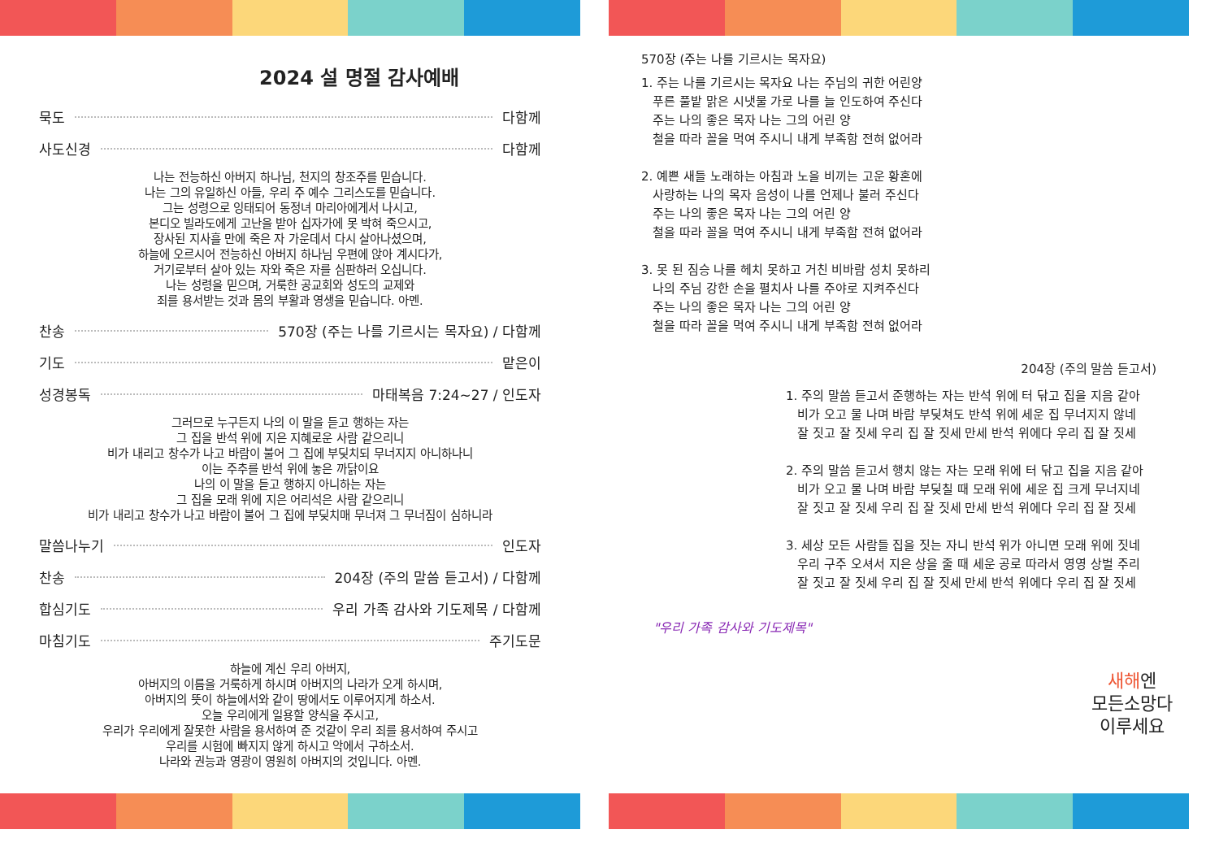2024 설 명절 감사예배
묵도 다함께
사도신경 다함께
나는 전능하신 아버지 하나님, 천지의 창조주를 믿습니다.
나는 그의 유일하신 아들, 우리 주 예수 그리스도를 믿습니다.
그는 성령으로 잉태되어 동정녀 마리아에게서 나시고,
본디오 빌라도에게 고난을 받아 십자가에 못 박혀 죽으시고,
장사된 지사흘 만에 죽은 자 가운데서 다시 살아나셨으며,
하늘에 오르시어 전능하신 아버지 하나님 우편에 앉아 계시다가,
거기로부터 살아 있는 자와 죽은 자를 심판하러 오십니다.
나는 성령을 믿으며, 거룩한 공교회와 성도의 교제와
죄를 용서받는 것과 몸의 부활과 영생을 믿습니다. 아멘.
찬송 570장 (주는 나를 기르시는 목자요) / 다함께
기도 맡은이
성경봉독 마태복음 7:24~27 / 인도자
그러므로 누구든지 나의 이 말을 듣고 행하는 자는
그 집을 반석 위에 지은 지혜로운 사람 같으리니
비가 내리고 창수가 나고 바람이 불어 그 집에 부딪치되 무너지지 아니하나니
이는 주추를 반석 위에 놓은 까닭이요
나의 이 말을 듣고 행하지 아니하는 자는
그 집을 모래 위에 지은 어리석은 사람 같으리니
비가 내리고 창수가 나고 바람이 불어 그 집에 부딪치매 무너져 그 무너짐이 심하니라
말씀나누기 인도자
찬송 204장 (주의 말씀 듣고서) / 다함께
합심기도 우리 가족 감사와 기도제목 / 다함께
마침기도 주기도문
하늘에 계신 우리 아버지,
아버지의 이름을 거룩하게 하시며 아버지의 나라가 오게 하시며,
아버지의 뜻이 하늘에서와 같이 땅에서도 이루어지게 하소서.
오늘 우리에게 일용할 양식을 주시고,
우리가 우리에게 잘못한 사람을 용서하여 준 것같이 우리 죄를 용서하여 주시고
우리를 시험에 빠지지 않게 하시고 악에서 구하소서.
나라와 권능과 영광이 영원히 아버지의 것입니다. 아멘.
570장 (주는 나를 기르시는 목자요)
1. 주는 나를 기르시는 목자요 나는 주님의 귀한 어린양
푸른 풀밭 맑은 시냇물 가로 나를 늘 인도하여 주신다
주는 나의 좋은 목자 나는 그의 어린 양
철을 따라 꼴을 먹여 주시니 내게 부족함 전혀 없어라
2. 예쁜 새들 노래하는 아침과 노을 비끼는 고운 황혼에
사랑하는 나의 목자 음성이 나를 언제나 불러 주신다
주는 나의 좋은 목자 나는 그의 어린 양
철을 따라 꼴을 먹여 주시니 내게 부족함 전혀 없어라
3. 못 된 짐승 나를 헤치 못하고 거친 비바람 성치 못하리
나의 주님 강한 손을 펼치사 나를 주야로 지켜주신다
주는 나의 좋은 목자 나는 그의 어린 양
철을 따라 꼴을 먹여 주시니 내게 부족함 전혀 없어라
204장 (주의 말씀 듣고서)
1. 주의 말씀 듣고서 준행하는 자는 반석 위에 터 닦고 집을 지음 같아
비가 오고 물 나며 바람 부딪쳐도 반석 위에 세운 집 무너지지 않네
잘 짓고 잘 짓세 우리 집 잘 짓세 만세 반석 위에다 우리 집 잘 짓세
2. 주의 말씀 듣고서 행치 않는 자는 모래 위에 터 닦고 집을 지음 같아
비가 오고 물 나며 바람 부딪칠 때 모래 위에 세운 집 크게 무너지네
잘 짓고 잘 짓세 우리 집 잘 짓세 만세 반석 위에다 우리 집 잘 짓세
3. 세상 모든 사람들 집을 짓는 자니 반석 위가 아니면 모래 위에 짓네
우리 구주 오셔서 지은 상을 줄 때 세운 공로 따라서 영영 상벌 주리
잘 짓고 잘 짓세 우리 집 잘 짓세 만세 반석 위에다 우리 집 잘 짓세
"우리 가족 감사와 기도제목"
새해엔
모든소망다
이루세요